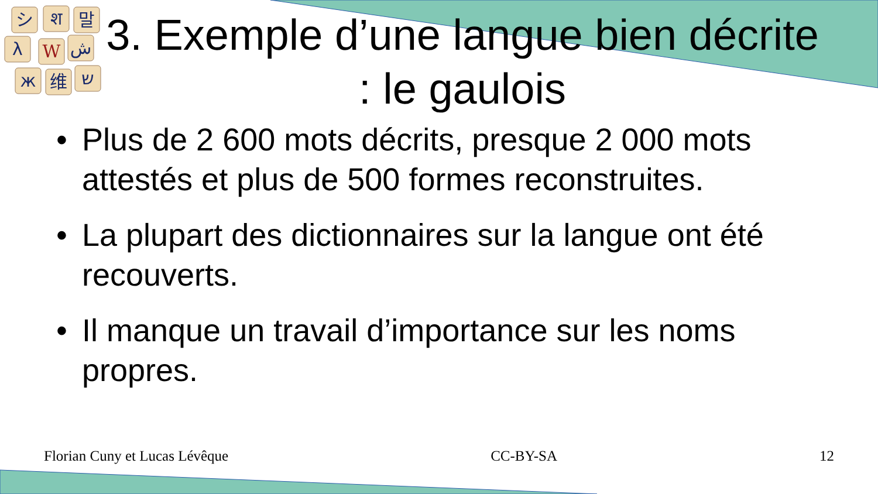シ
श
말
λ
W
ش
ж
维
ש
3. Exemple d’une langue bien décrite : le gaulois
• Plus de 2 600 mots décrits, presque 2 000 mots attestés et plus de 500 formes reconstruites.
• La plupart des dictionnaires sur la langue ont été recouverts.
• Il manque un travail d’importance sur les noms propres.
Florian Cuny et Lucas Lévêque CC-BY-SA 12